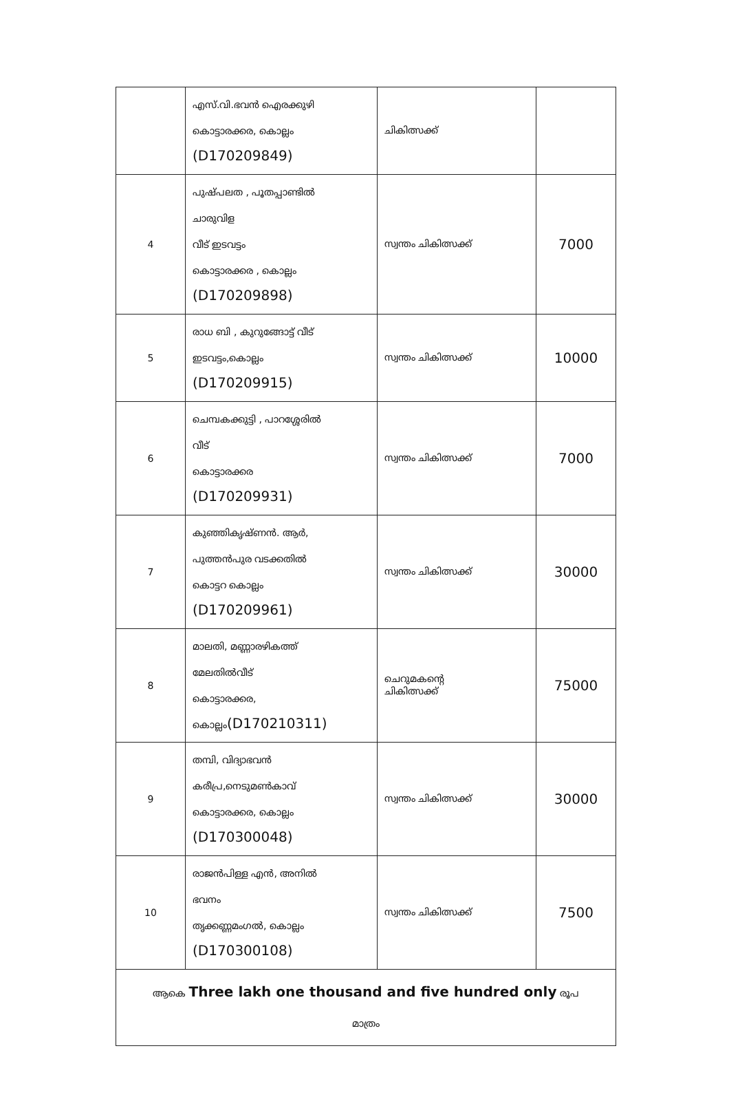| | എസ്.വി.ഭവൻ ഐരക്കുഴി കൊട്ടാരക്കര, കൊല്ലം (D170209849) | ചികിത്സക്ക് | |
| 4 | പുഷ്പലത , പൂതപ്പാണ്ടിൽ ചാരുവിള വീട് ഇടവട്ടം കൊട്ടാരക്കര , കൊല്ലം (D170209898) | സ്വന്തം ചികിത്സക്ക് | 7000 |
| 5 | രാധ ബി , കുറുങ്ങോട്ട് വീട് ഇടവട്ടം,കൊല്ലം (D170209915) | സ്വന്തം ചികിത്സക്ക് | 10000 |
| 6 | ചെമ്പകക്കുട്ടി , പാറശ്ശേരിൽ വീട് കൊട്ടാരക്കര (D170209931) | സ്വന്തം ചികിത്സക്ക് | 7000 |
| 7 | കുഞ്ഞികൃഷ്ണൻ. ആർ, പുത്തൻപുര വടക്കതിൽ കൊട്ടറ കൊല്ലം (D170209961) | സ്വന്തം ചികിത്സക്ക് | 30000 |
| 8 | മാലതി, മണ്ണാരഴികത്ത് മേലതിൽവീട് കൊട്ടാരക്കര, കൊല്ലം (D170210311) | ചെറുമകന്റെ ചികിത്സക്ക് | 75000 |
| 9 | തമ്പി, വിദ്യാഭവൻ കരീപ്ര,നെടുമൺകാവ് കൊട്ടാരക്കര, കൊല്ലം (D170300048) | സ്വന്തം ചികിത്സക്ക് | 30000 |
| 10 | രാജൻപിള്ള എൻ, അനിൽ ഭവനം തൃക്കണ്ണമംഗൽ, കൊല്ലം (D170300108) | സ്വന്തം ചികിത്സക്ക് | 7500 |
| ആകെ Three lakh one thousand and five hundred only രൂപ മാത്രം | | | |